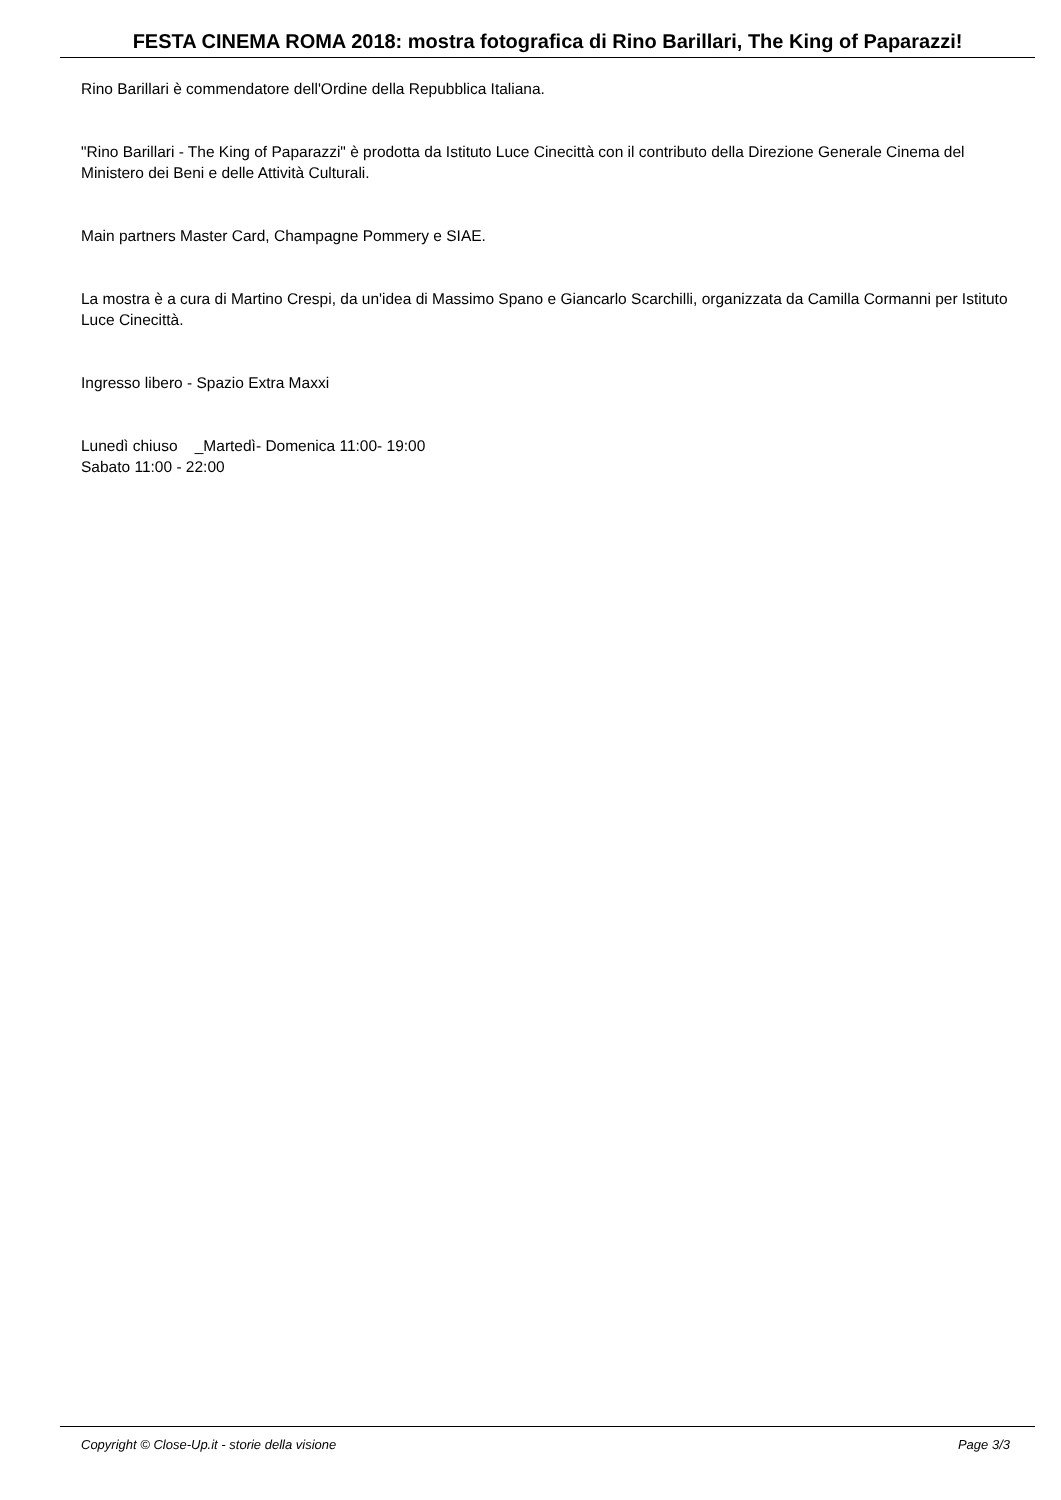FESTA CINEMA ROMA 2018: mostra fotografica di Rino Barillari, The King of Paparazzi!
Rino Barillari è commendatore dell'Ordine della Repubblica Italiana.
"Rino Barillari - The King of Paparazzi" è prodotta da Istituto Luce Cinecittà con il contributo della Direzione Generale Cinema del Ministero dei Beni e delle Attività Culturali.
Main partners Master Card, Champagne Pommery e SIAE.
La mostra è a cura di Martino Crespi, da un'idea di Massimo Spano e Giancarlo Scarchilli, organizzata da Camilla Cormanni per Istituto Luce Cinecittà.
Ingresso libero - Spazio Extra Maxxi
Lunedì chiuso _Martedì- Domenica 11:00- 19:00
Sabato 11:00 - 22:00
Copyright © Close-Up.it - storie della visione Page 3/3